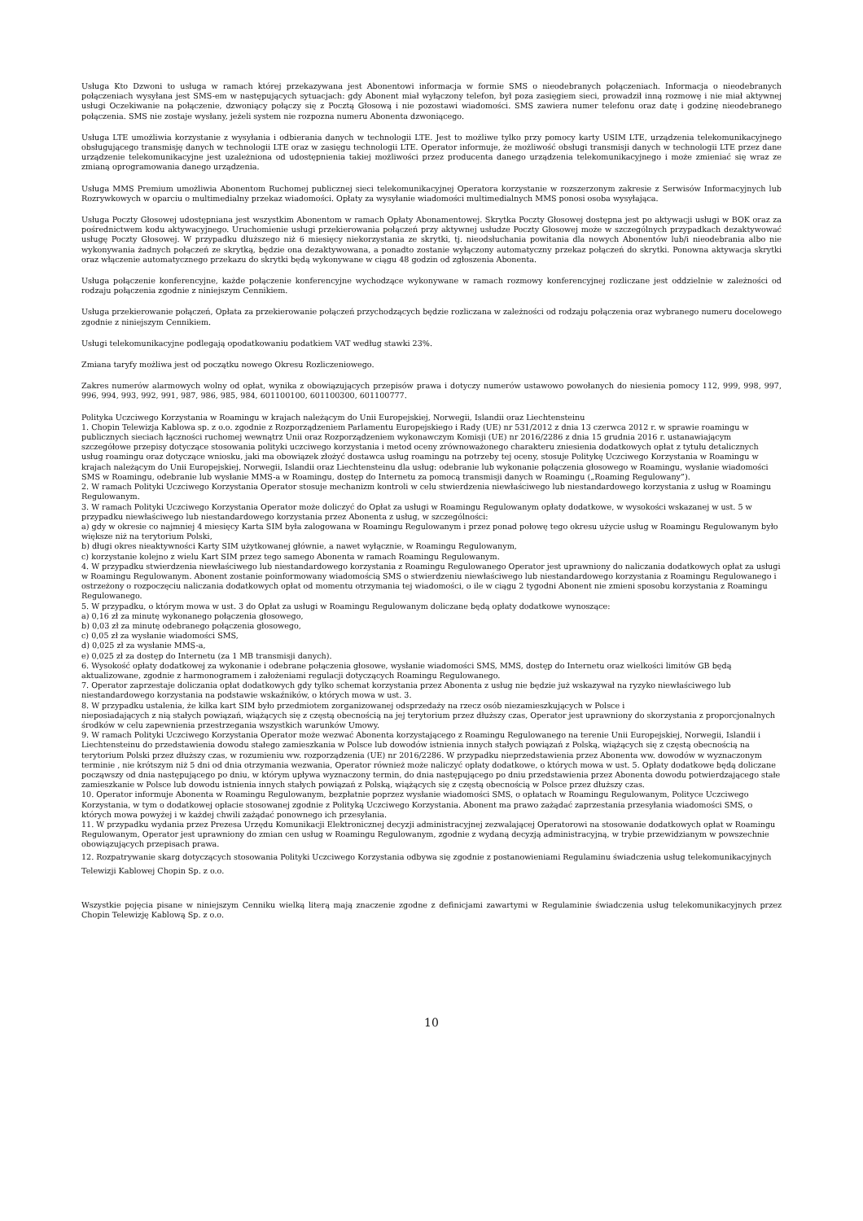Usługa Kto Dzwoni to usługa w ramach której przekazywana jest Abonentowi informacja w formie SMS o nieodebranych połączeniach. Informacja o nieodebranych połączeniach wysyłana jest SMS-em w następujących sytuacjach: gdy Abonent miał wyłączony telefon, był poza zasięgiem sieci, prowadził inną rozmowę i nie miał aktywnej usługi Oczekiwanie na połączenie, dzwoniący połączy się z Pocztą Głosową i nie pozostawi wiadomości. SMS zawiera numer telefonu oraz datę i godzinę nieodebranego połączenia. SMS nie zostaje wysłany, jeżeli system nie rozpozna numeru Abonenta dzwoniącego.
Usługa LTE umożliwia korzystanie z wysyłania i odbierania danych w technologii LTE. Jest to możliwe tylko przy pomocy karty USIM LTE, urządzenia telekomunikacyjnego obsługującego transmisję danych w technologii LTE oraz w zasięgu technologii LTE. Operator informuje, że możliwość obsługi transmisji danych w technologii LTE przez dane urządzenie telekomunikacyjne jest uzależniona od udostępnienia takiej możliwości przez producenta danego urządzenia telekomunikacyjnego i może zmieniać się wraz ze zmianą oprogramowania danego urządzenia.
Usługa MMS Premium umożliwia Abonentom Ruchomej publicznej sieci telekomunikacyjnej Operatora korzystanie w rozszerzonym zakresie z Serwisów Informacyjnych lub Rozrywkowych w oparciu o multimedialny przekaz wiadomości. Opłaty za wysyłanie wiadomości multimedialnych MMS ponosi osoba wysyłająca.
Usługa Poczty Głosowej udostępniana jest wszystkim Abonentom w ramach Opłaty Abonamentowej. Skrytka Poczty Głosowej dostępna jest po aktywacji usługi w BOK oraz za pośrednictwem kodu aktywacyjnego. Uruchomienie usługi przekierowania połączeń przy aktywnej usłudze Poczty Głosowej może w szczególnych przypadkach dezaktywować usługę Poczty Głosowej. W przypadku dłuższego niż 6 miesięcy niekorzystania ze skrytki, tj. nieodsłuchania powitania dla nowych Abonentów lub/i nieodebrania albo nie wykonywania żadnych połączeń ze skrytką, będzie ona dezaktywowana, a ponadto zostanie wyłączony automatyczny przekaz połączeń do skrytki. Ponowna aktywacja skrytki oraz włączenie automatycznego przekazu do skrytki będą wykonywane w ciągu 48 godzin od zgłoszenia Abonenta.
Usługa połączenie konferencyjne, każde połączenie konferencyjne wychodzące wykonywane w ramach rozmowy konferencyjnej rozliczane jest oddzielnie w zależności od rodzaju połączenia zgodnie z niniejszym Cennikiem.
Usługa przekierowanie połączeń, Opłata za przekierowanie połączeń przychodzących będzie rozliczana w zależności od rodzaju połączenia oraz wybranego numeru docelowego zgodnie z niniejszym Cennikiem.
Usługi telekomunikacyjne podlegają opodatkowaniu podatkiem VAT według stawki 23%.
Zmiana taryfy możliwa jest od początku nowego Okresu Rozliczeniowego.
Zakres numerów alarmowych wolny od opłat, wynika z obowiązujących przepisów prawa i dotyczy numerów ustawowo powołanych do niesienia pomocy 112, 999, 998, 997, 996, 994, 993, 992, 991, 987, 986, 985, 984, 601100100, 601100300, 601100777.
Polityka Uczciwego Korzystania w Roamingu w krajach należącym do Unii Europejskiej, Norwegii, Islandii oraz Liechtensteinu
1. Chopin Telewizja Kablowa sp. z o.o. zgodnie z Rozporządzeniem Parlamentu Europejskiego i Rady (UE) nr 531/2012 z dnia 13 czerwca 2012 r. w sprawie roamingu w publicznych sieciach łączności ruchomej wewnątrz Unii oraz Rozporządzeniem wykonawczym Komisji (UE) nr 2016/2286 z dnia 15 grudnia 2016 r. ustanawiającym szczegółowe przepisy dotyczące stosowania polityki uczciwego korzystania i metod oceny zrównoważonego charakteru zniesienia dodatkowych opłat z tytułu detalicznych usług roamingu oraz dotyczące wniosku, jaki ma obowiązek złożyć dostawca usług roamingu na potrzeby tej oceny, stosuje Politykę Uczciwego Korzystania w Roamingu w krajach należącym do Unii Europejskiej, Norwegii, Islandii oraz Liechtensteinu dla usług: odebranie lub wykonanie połączenia głosowego w Roamingu, wysłanie wiadomości SMS w Roamingu, odebranie lub wysłanie MMS-a w Roamingu, dostęp do Internetu za pomocą transmisji danych w Roamingu („Roaming Regulowany”).
2. W ramach Polityki Uczciwego Korzystania Operator stosuje mechanizm kontroli w celu stwierdzenia niewłaściwego lub niestandardowego korzystania z usług w Roamingu Regulowanym.
3. W ramach Polityki Uczciwego Korzystania Operator może doliczyć do Opłat za usługi w Roamingu Regulowanym opłaty dodatkowe, w wysokości wskazanej w ust. 5 w przypadku niewłaściwego lub niestandardowego korzystania przez Abonenta z usług, w szczególności:
a) gdy w okresie co najmniej 4 miesięcy Karta SIM była zalogowana w Roamingu Regulowanym i przez ponad połowę tego okresu użycie usług w Roamingu Regulowanym było większe niż na terytorium Polski,
b) długi okres nieaktywności Karty SIM użytkowanej głównie, a nawet wyłącznie, w Roamingu Regulowanym,
c) korzystanie kolejno z wielu Kart SIM przez tego samego Abonenta w ramach Roamingu Regulowanym.
4. W przypadku stwierdzenia niewłaściwego lub niestandardowego korzystania z Roamingu Regulowanego Operator jest uprawniony do naliczania dodatkowych opłat za usługi w Roamingu Regulowanym. Abonent zostanie poinformowany wiadomością SMS o stwierdzeniu niewłaściwego lub niestandardowego korzystania z Roamingu Regulowanego i ostrzeżony o rozpoczęciu naliczania dodatkowych opłat od momentu otrzymania tej wiadomości, o ile w ciągu 2 tygodni Abonent nie zmieni sposobu korzystania z Roamingu Regulowanego.
5. W przypadku, o którym mowa w ust. 3 do Opłat za usługi w Roamingu Regulowanym doliczane będą opłaty dodatkowe wynoszące:
a) 0,16 zł za minutę wykonanego połączenia głosowego,
b) 0,03 zł za minutę odebranego połączenia głosowego,
c) 0,05 zł za wysłanie wiadomości SMS,
d) 0,025 zł za wysłanie MMS-a,
e) 0,025 zł za dostęp do Internetu (za 1 MB transmisji danych).
6. Wysokość opłaty dodatkowej za wykonanie i odebrane połączenia głosowe, wysłanie wiadomości SMS, MMS, dostęp do Internetu oraz wielkości limitów GB będą aktualizowane, zgodnie z harmonogramem i założeniami regulacji dotyczących Roamingu Regulowanego.
7. Operator zaprzestaje doliczania opłat dodatkowych gdy tylko schemat korzystania przez Abonenta z usług nie będzie już wskazywał na ryzyko niewłaściwego lub niestandardowego korzystania na podstawie wskaźników, o których mowa w ust. 3.
8. W przypadku ustalenia, że kilka kart SIM było przedmiotem zorganizowanej odsprzedaży na rzecz osób niezamieszkujących w Polsce i
nieposiadających z nią stałych powiązań, wiążących się z częstą obecnością na jej terytorium przez dłuższy czas, Operator jest uprawniony do skorzystania z proporcjonalnych środków w celu zapewnienia przestrzegania wszystkich warunków Umowy.
9. W ramach Polityki Uczciwego Korzystania Operator może wezwać Abonenta korzystającego z Roamingu Regulowanego na terenie Unii Europejskiej, Norwegii, Islandii i Liechtensteinu do przedstawienia dowodu stałego zamieszkania w Polsce lub dowodów istnienia innych stałych powiązań z Polską, wiążących się z częstą obecnością na terytorium Polski przez dłuższy czas, w rozumieniu ww. rozporządzenia (UE) nr 2016/2286. W przypadku nieprzedstawienia przez Abonenta ww. dowodów w wyznaczonym terminie , nie krótszym niż 5 dni od dnia otrzymania wezwania, Operator również może naliczyć opłaty dodatkowe, o których mowa w ust. 5. Opłaty dodatkowe będą doliczane począwszy od dnia następującego po dniu, w którym upływa wyznaczony termin, do dnia następującego po dniu przedstawienia przez Abonenta dowodu potwierdzającego stałe zamieszkanie w Polsce lub dowodu istnienia innych stałych powiązań z Polską, wiążących się z częstą obecnością w Polsce przez dłuższy czas.
10. Operator informuje Abonenta w Roamingu Regulowanym, bezpłatnie poprzez wysłanie wiadomości SMS, o opłatach w Roamingu Regulowanym, Polityce Uczciwego Korzystania, w tym o dodatkowej opłacie stosowanej zgodnie z Polityką Uczciwego Korzystania. Abonent ma prawo zażądać zaprzestania przesyłania wiadomości SMS, o których mowa powyżej i w każdej chwili zażądać ponownego ich przesyłania.
11. W przypadku wydania przez Prezesa Urzędu Komunikacji Elektronicznej decyzji administracyjnej zezwalającej Operatorowi na stosowanie dodatkowych opłat w Roamingu Regulowanym, Operator jest uprawniony do zmian cen usług w Roamingu Regulowanym, zgodnie z wydaną decyzją administracyjną, w trybie przewidzianym w powszechnie obowiązujących przepisach prawa.
12. Rozpatrywanie skarg dotyczących stosowania Polityki Uczciwego Korzystania odbywa się zgodnie z postanowieniami Regulaminu świadczenia usług telekomunikacyjnych Telewizji Kablowej Chopin Sp. z o.o.
Wszystkie pojęcia pisane w niniejszym Cenniku wielką literą mają znaczenie zgodne z definicjami zawartymi w Regulaminie świadczenia usług telekomunikacyjnych przez Chopin Telewizję Kablową Sp. z o.o.
10